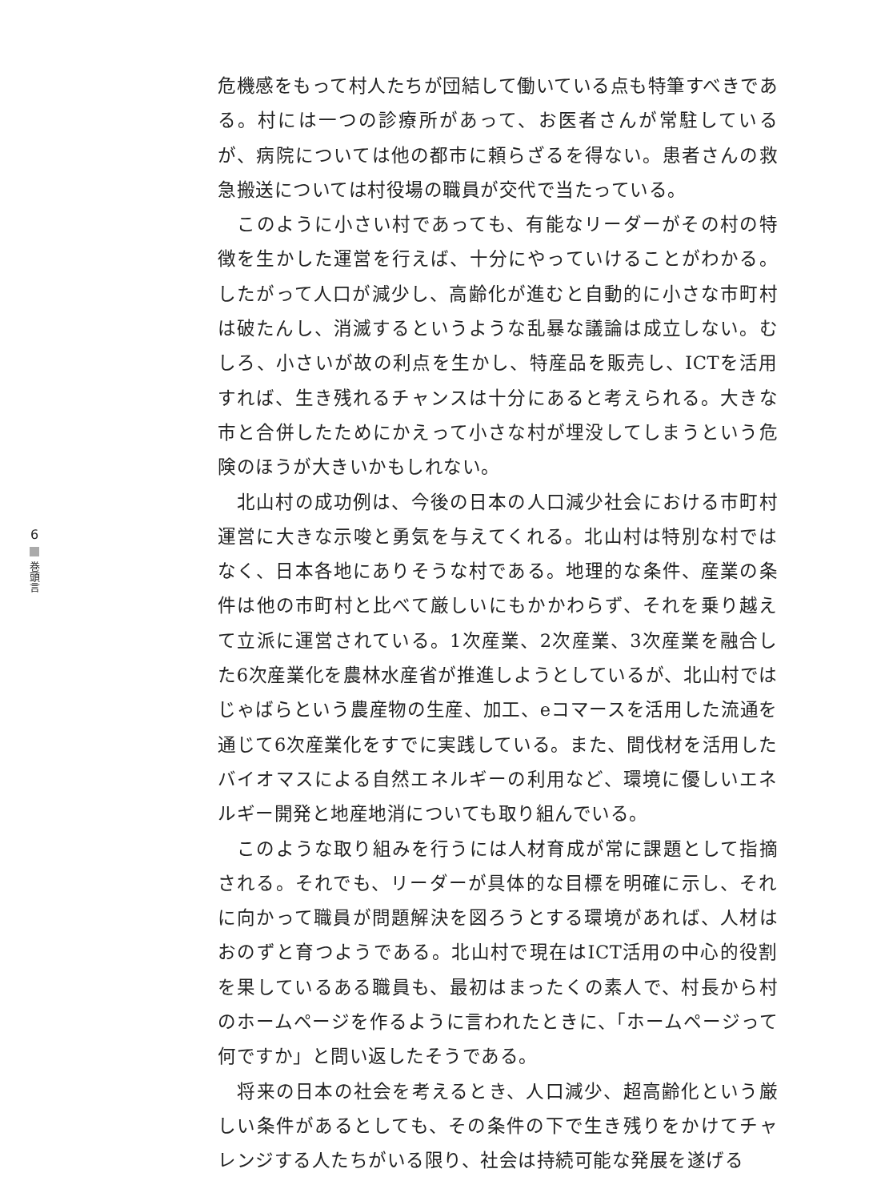6 巻頭言
危機感をもって村人たちが団結して働いている点も特筆すべきである。村には一つの診療所があって、お医者さんが常駐しているが、病院については他の都市に頼らざるを得ない。患者さんの救急搬送については村役場の職員が交代で当たっている。
　このように小さい村であっても、有能なリーダーがその村の特徴を生かした運営を行えば、十分にやっていけることがわかる。したがって人口が減少し、高齢化が進むと自動的に小さな市町村は破たんし、消滅するというような乱暴な議論は成立しない。むしろ、小さいが故の利点を生かし、特産品を販売し、ICTを活用すれば、生き残れるチャンスは十分にあると考えられる。大きな市と合併したためにかえって小さな村が埋没してしまうという危険のほうが大きいかもしれない。
　北山村の成功例は、今後の日本の人口減少社会における市町村運営に大きな示唆と勇気を与えてくれる。北山村は特別な村ではなく、日本各地にありそうな村である。地理的な条件、産業の条件は他の市町村と比べて厳しいにもかかわらず、それを乗り越えて立派に運営されている。1次産業、2次産業、3次産業を融合した6次産業化を農林水産省が推進しようとしているが、北山村ではじゃばらという農産物の生産、加工、eコマースを活用した流通を通じて6次産業化をすでに実践している。また、間伐材を活用したバイオマスによる自然エネルギーの利用など、環境に優しいエネルギー開発と地産地消についても取り組んでいる。
　このような取り組みを行うには人材育成が常に課題として指摘される。それでも、リーダーが具体的な目標を明確に示し、それに向かって職員が問題解決を図ろうとする環境があれば、人材はおのずと育つようである。北山村で現在はICT活用の中心的役割を果しているある職員も、最初はまったくの素人で、村長から村のホームページを作るように言われたときに、「ホームページって何ですか」と問い返したそうである。
　将来の日本の社会を考えるとき、人口減少、超高齢化という厳しい条件があるとしても、その条件の下で生き残りをかけてチャレンジする人たちがいる限り、社会は持続可能な発展を遂げる